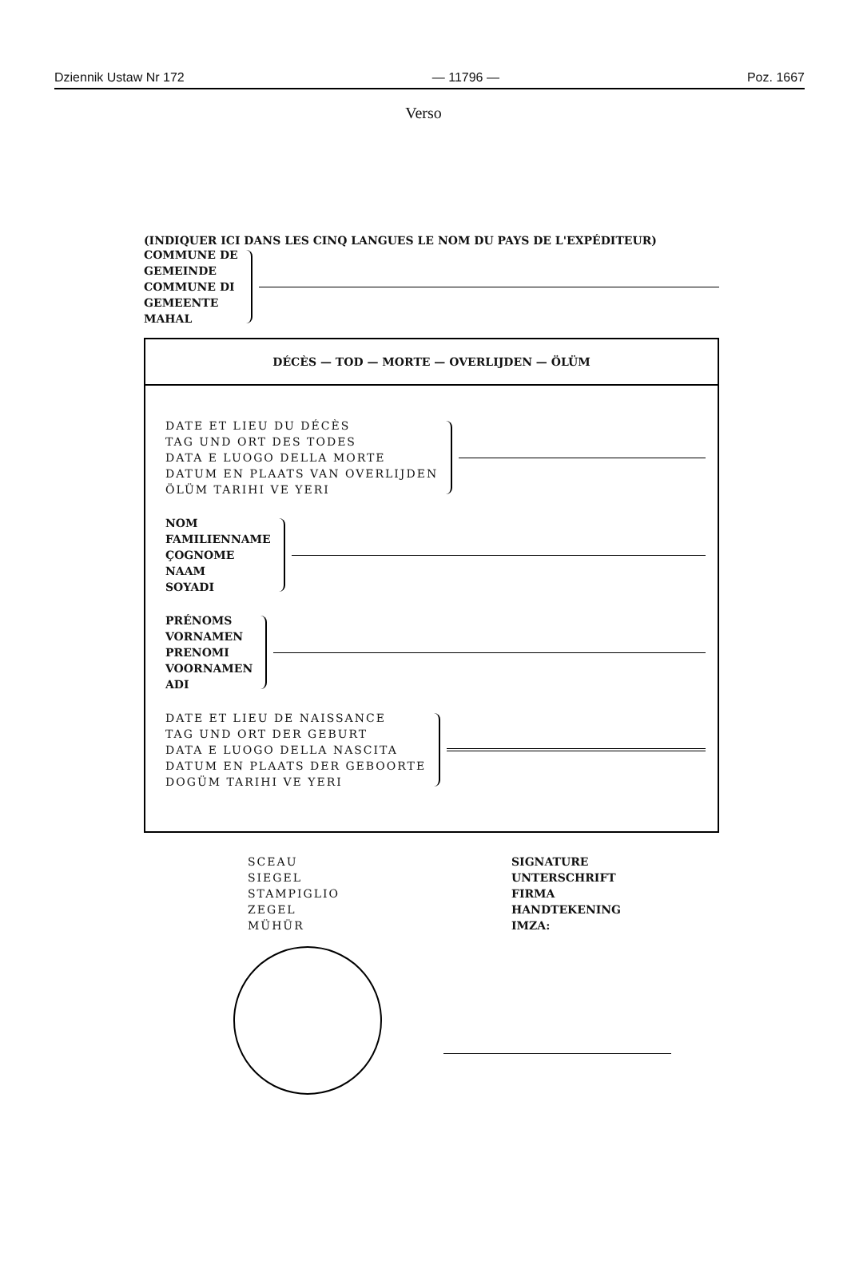Dziennik Ustaw Nr 172 — 11796 — Poz. 1667
Verso
(INDIQUER ICI DANS LES CINQ LANGUES LE NOM DU PAYS DE L'EXPÉDITEUR)
COMMUNE DE
GEMEINDE
COMMUNE DI
GEMEENTE
MAHAL
DÉCÈS — TOD — MORTE — OVERLIJDEN — ÖLÜM
DATE ET LIEU DU DÉCÈS
TAG UND ORT DES TODES
DATA E LUOGO DELLA MORTE
DATUM EN PLAATS VAN OVERLIJDEN
ÖLÜM TARIHI VE YERI
NOM
FAMILIENNAME
ÇOGNOME
NAAM
SOYADI
PRÉNOMS
VORNAMEN
PRENOMI
VOORNAMEN
ADI
DATE ET LIEU DE NAISSANCE
TAG UND ORT DER GEBURT
DATA E LUOGO DELLA NASCITA
DATUM EN PLAATS DER GEBOORTE
DOGÜM TARIHI VE YERI
SCEAU
SIEGEL
STAMPIGLIO
ZEGEL
MÜHÜR
SIGNATURE
UNTERSCHRIFT
FIRMA
HANDTEKENING
IMZA: